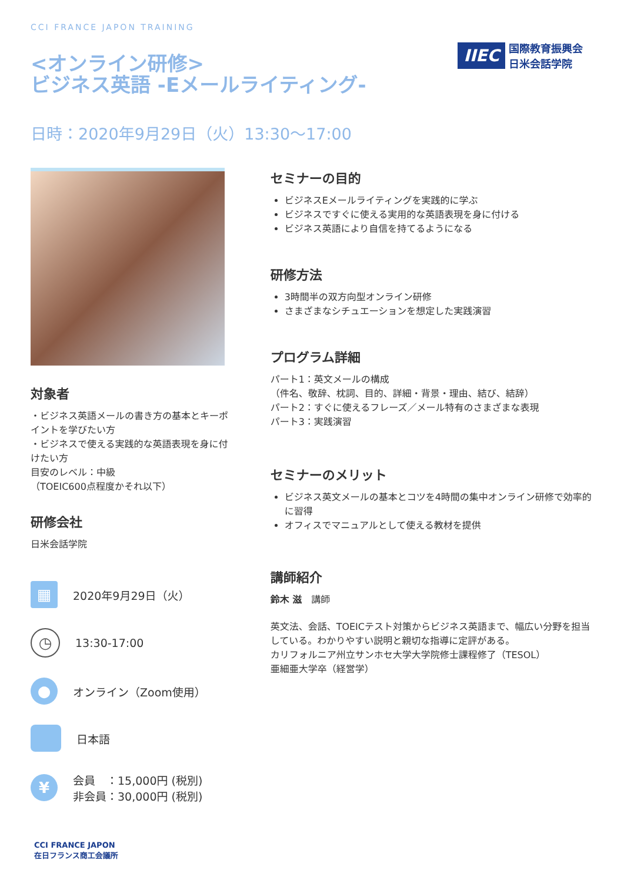CCI FRANCE JAPON TRAINING
IIEC 国際教育振興会
日米会話学院
<オンライン研修>
ビジネス英語 -Eメールライティング-
日時：2020年9月29日（火）13:30〜17:00
対象者
・ビジネス英語メールの書き方の基本とキーポイントを学びたい方
・ビジネスで使える実践的な英語表現を身に付けたい方
目安のレベル：中級
（TOEIC600点程度かそれ以下）
研修会社
日米会話学院
▦
2020年9月29日（火）
◷
13:30-17:00
●
オンライン（Zoom使用）
日本語
¥
会員　：15,000円 (税別)
非会員：30,000円 (税別)
セミナーの目的
ビジネスEメールライティングを実践的に学ぶ
ビジネスですぐに使える実用的な英語表現を身に付ける
ビジネス英語により自信を持てるようになる
研修方法
3時間半の双方向型オンライン研修
さまざまなシチュエーションを想定した実践演習
プログラム詳細
パート1：英文メールの構成
（件名、敬辞、枕詞、目的、詳細・背景・理由、結び、結辞）
パート2：すぐに使えるフレーズ／メール特有のさまざまな表現
パート3：実践演習
セミナーのメリット
ビジネス英文メールの基本とコツを4時間の集中オンライン研修で効率的に習得
オフィスでマニュアルとして使える教材を提供
講師紹介
鈴木 滋　講師
英文法、会話、TOEICテスト対策からビジネス英語まで、幅広い分野を担当している。わかりやすい説明と親切な指導に定評がある。
カリフォルニア州立サンホセ大学大学院修士課程修了（TESOL）
亜細亜大学卒（経営学）
CCI FRANCE JAPON
在日フランス商工会議所